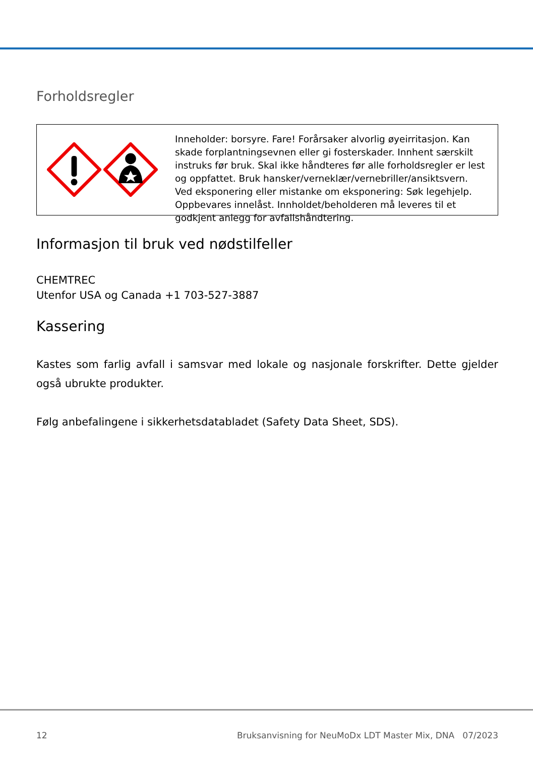Forholdsregler
Inneholder: borsyre. Fare! Forårsaker alvorlig øyeirritasjon. Kan skade forplantningsevnen eller gi fosterskader. Innhent særskilt instruks før bruk. Skal ikke håndteres før alle forholdsregler er lest og oppfattet. Bruk hansker/verneklær/vernebriller/ansiktsvern. Ved eksponering eller mistanke om eksponering: Søk legehjelp. Oppbevares innelåst. Innholdet/beholderen må leveres til et godkjent anlegg for avfallshåndtering.
Informasjon til bruk ved nødstilfeller
CHEMTREC
Utenfor USA og Canada +1 703-527-3887
Kassering
Kastes som farlig avfall i samsvar med lokale og nasjonale forskrifter. Dette gjelder også ubrukte produkter.
Følg anbefalingene i sikkerhetsdatabladet (Safety Data Sheet, SDS).
12 Bruksanvisning for NeuMoDx LDT Master Mix, DNA 07/2023